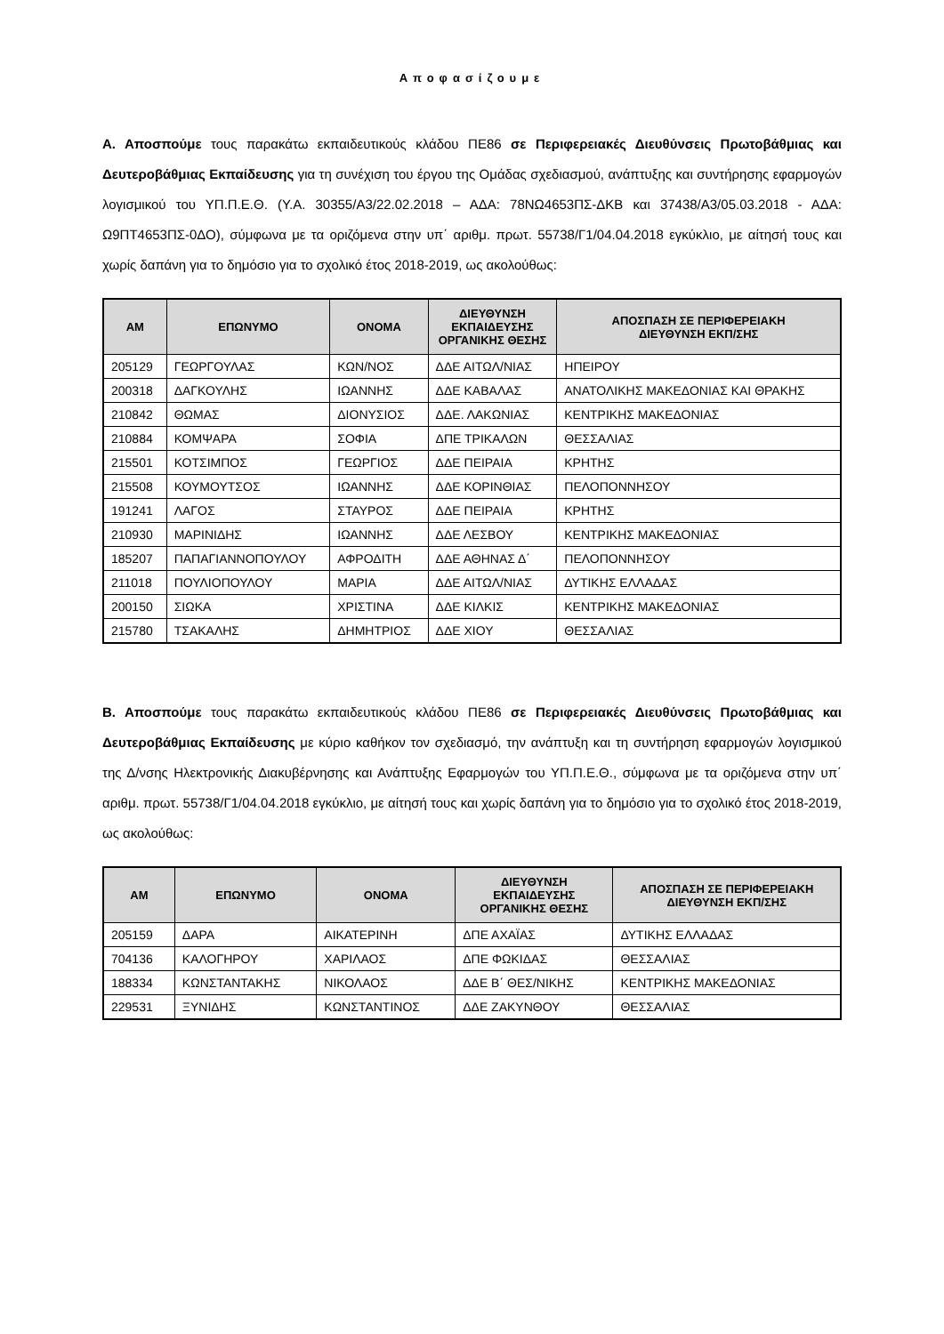Αποφασίζουμε
Α. Αποσπούμε τους παρακάτω εκπαιδευτικούς κλάδου ΠΕ86 σε Περιφερειακές Διευθύνσεις Πρωτοβάθμιας και Δευτεροβάθμιας Εκπαίδευσης για τη συνέχιση του έργου της Ομάδας σχεδιασμού, ανάπτυξης και συντήρησης εφαρμογών λογισμικού του ΥΠ.Π.Ε.Θ. (Υ.Α. 30355/Α3/22.02.2018 – ΑΔΑ: 78ΝΩ4653ΠΣ-ΔΚΒ και 37438/Α3/05.03.2018 - ΑΔΑ: Ω9ΠΤ4653ΠΣ-0ΔΟ), σύμφωνα με τα οριζόμενα στην υπ΄ αριθμ. πρωτ. 55738/Γ1/04.04.2018 εγκύκλιο, με αίτησή τους και χωρίς δαπάνη για το δημόσιο για το σχολικό έτος 2018-2019, ως ακολούθως:
| ΑΜ | ΕΠΩΝΥΜΟ | ΟΝΟΜΑ | ΔΙΕΥΘΥΝΣΗ ΕΚΠΑΙΔΕΥΣΗΣ ΟΡΓΑΝΙΚΗΣ ΘΕΣΗΣ | ΑΠΟΣΠΑΣΗ ΣΕ ΠΕΡΙΦΕΡΕΙΑΚΗ ΔΙΕΥΘΥΝΣΗ ΕΚΠ/ΣΗΣ |
| --- | --- | --- | --- | --- |
| 205129 | ΓΕΩΡΓΟΥΛΑΣ | ΚΩΝ/ΝΟΣ | ΔΔΕ ΑΙΤΩΛ/ΝΙΑΣ | ΗΠΕΙΡΟΥ |
| 200318 | ΔΑΓΚΟΥΛΗΣ | ΙΩΑΝΝΗΣ | ΔΔΕ ΚΑΒΑΛΑΣ | ΑΝΑΤΟΛΙΚΗΣ ΜΑΚΕΔΟΝΙΑΣ ΚΑΙ ΘΡΑΚΗΣ |
| 210842 | ΘΩΜΑΣ | ΔΙΟΝΥΣΙΟΣ | ΔΔΕ. ΛΑΚΩΝΙΑΣ | ΚΕΝΤΡΙΚΗΣ ΜΑΚΕΔΟΝΙΑΣ |
| 210884 | ΚΟΜΨΑΡΑ | ΣΟΦΙΑ | ΔΠΕ ΤΡΙΚΑΛΩΝ | ΘΕΣΣΑΛΙΑΣ |
| 215501 | ΚΟΤΣΙΜΠΟΣ | ΓΕΩΡΓΙΟΣ | ΔΔΕ ΠΕΙΡΑΙΑ | ΚΡΗΤΗΣ |
| 215508 | ΚΟΥΜΟΥΤΣΟΣ | ΙΩΑΝΝΗΣ | ΔΔΕ ΚΟΡΙΝΘΙΑΣ | ΠΕΛΟΠΟΝΝΗΣΟΥ |
| 191241 | ΛΑΓΟΣ | ΣΤΑΥΡΟΣ | ΔΔΕ ΠΕΙΡΑΙΑ | ΚΡΗΤΗΣ |
| 210930 | ΜΑΡΙΝΙΔΗΣ | ΙΩΑΝΝΗΣ | ΔΔΕ ΛΕΣΒΟΥ | ΚΕΝΤΡΙΚΗΣ ΜΑΚΕΔΟΝΙΑΣ |
| 185207 | ΠΑΠΑΓΙΑΝΝΟΠΟΥΛΟΥ | ΑΦΡΟΔΙΤΗ | ΔΔΕ ΑΘΗΝΑΣ Δ΄ | ΠΕΛΟΠΟΝΝΗΣΟΥ |
| 211018 | ΠΟΥΛΙΟΠΟΥΛΟΥ | ΜΑΡΙΑ | ΔΔΕ ΑΙΤΩΛ/ΝΙΑΣ | ΔΥΤΙΚΗΣ ΕΛΛΑΔΑΣ |
| 200150 | ΣΙΩΚΑ | ΧΡΙΣΤΙΝΑ | ΔΔΕ ΚΙΛΚΙΣ | ΚΕΝΤΡΙΚΗΣ ΜΑΚΕΔΟΝΙΑΣ |
| 215780 | ΤΣΑΚΑΛΗΣ | ΔΗΜΗΤΡΙΟΣ | ΔΔΕ ΧΙΟΥ | ΘΕΣΣΑΛΙΑΣ |
Β. Αποσπούμε τους παρακάτω εκπαιδευτικούς κλάδου ΠΕ86 σε Περιφερειακές Διευθύνσεις Πρωτοβάθμιας και Δευτεροβάθμιας Εκπαίδευσης με κύριο καθήκον τον σχεδιασμό, την ανάπτυξη και τη συντήρηση εφαρμογών λογισμικού της Δ/νσης Ηλεκτρονικής Διακυβέρνησης και Ανάπτυξης Εφαρμογών του ΥΠ.Π.Ε.Θ., σύμφωνα με τα οριζόμενα στην υπ΄ αριθμ. πρωτ. 55738/Γ1/04.04.2018 εγκύκλιο, με αίτησή τους και χωρίς δαπάνη για το δημόσιο για το σχολικό έτος 2018-2019, ως ακολούθως:
| ΑΜ | ΕΠΩΝΥΜΟ | ΟΝΟΜΑ | ΔΙΕΥΘΥΝΣΗ ΕΚΠΑΙΔΕΥΣΗΣ ΟΡΓΑΝΙΚΗΣ ΘΕΣΗΣ | ΑΠΟΣΠΑΣΗ ΣΕ ΠΕΡΙΦΕΡΕΙΑΚΗ ΔΙΕΥΘΥΝΣΗ ΕΚΠ/ΣΗΣ |
| --- | --- | --- | --- | --- |
| 205159 | ΔΑΡΑ | ΑΙΚΑΤΕΡΙΝΗ | ΔΠΕ ΑΧΑΪΑΣ | ΔΥΤΙΚΗΣ ΕΛΛΑΔΑΣ |
| 704136 | ΚΑΛΟΓΗΡΟΥ | ΧΑΡΙΛΑΟΣ | ΔΠΕ ΦΩΚΙΔΑΣ | ΘΕΣΣΑΛΙΑΣ |
| 188334 | ΚΩΝΣΤΑΝΤΑΚΗΣ | ΝΙΚΟΛΑΟΣ | ΔΔΕ Β΄ ΘΕΣ/ΝΙΚΗΣ | ΚΕΝΤΡΙΚΗΣ ΜΑΚΕΔΟΝΙΑΣ |
| 229531 | ΞΥΝΙΔΗΣ | ΚΩΝΣΤΑΝΤΙΝΟΣ | ΔΔΕ ΖΑΚΥΝΘΟΥ | ΘΕΣΣΑΛΙΑΣ |